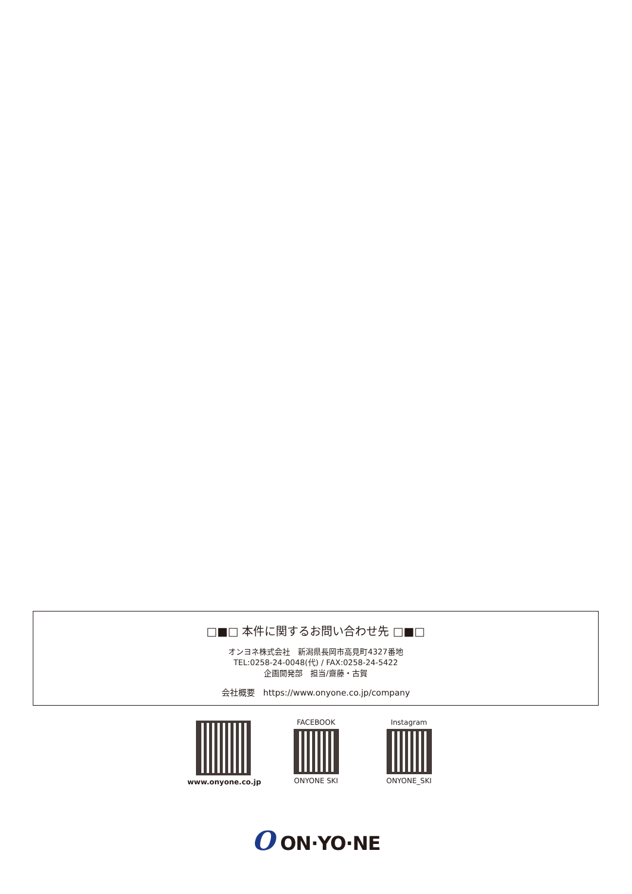□■□ 本件に関するお問い合わせ先 □■□
オンヨネ株式会社　新潟県長岡市高見町4327番地
TEL:0258-24-0048(代) / FAX:0258-24-5422
企画開発部　担当/齋藤・古賀
会社概要　https://www.onyone.co.jp/company
www.onyone.co.jp FACEBOOK
ONYONE SKI
Instagram
ONYONE_SKI
O ON·YO·NE